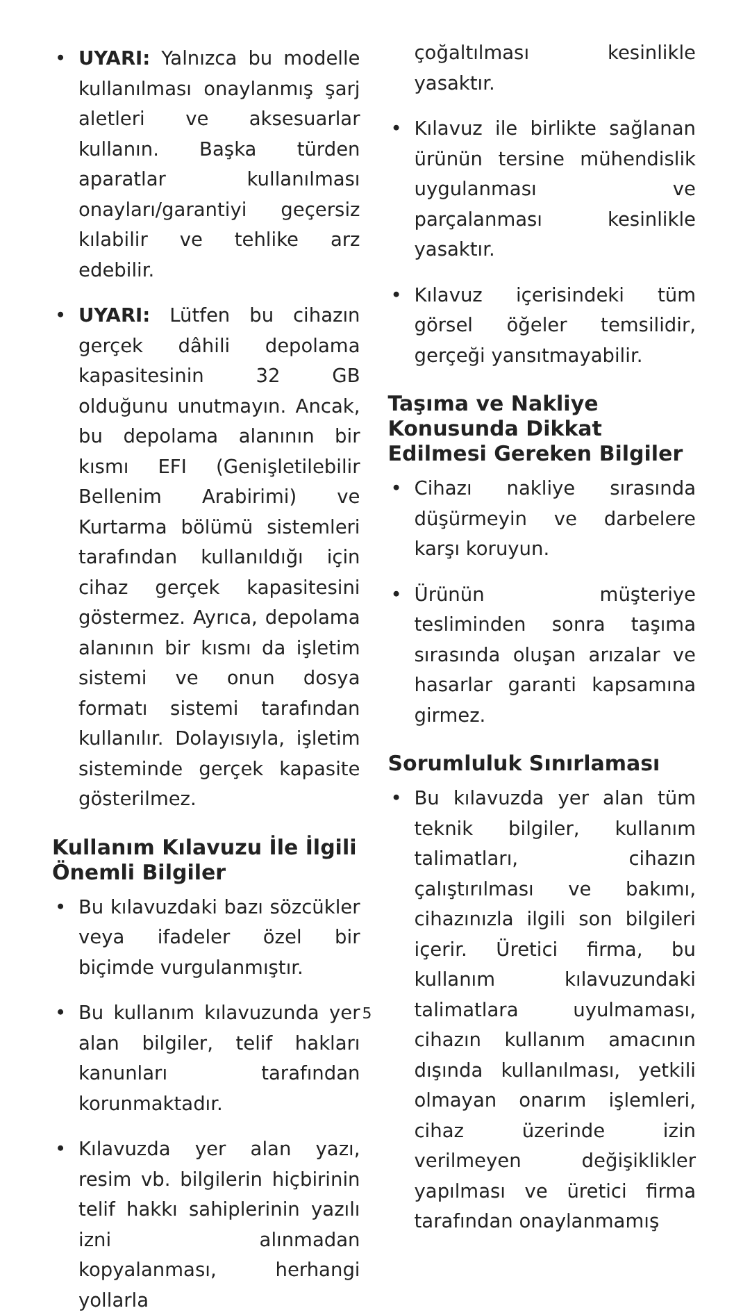• UYARI: Yalnızca bu modelle kullanılması onaylanmış şarj aletleri ve aksesuarlar kullanın. Başka türden aparatlar kullanılması onayları/garantiyi geçersiz kılabilir ve tehlike arz edebilir.
• UYARI: Lütfen bu cihazın gerçek dâhili depolama kapasitesinin 32 GB olduğunu unutmayın. Ancak, bu depolama alanının bir kısmı EFI (Genişletilebilir Bellenim Arabirimi) ve Kurtarma bölümü sistemleri tarafından kullanıldığı için cihaz gerçek kapasitesini göstermez. Ayrıca, depolama alanının bir kısmı da işletim sistemi ve onun dosya formatı sistemi tarafından kullanılır. Dolayısıyla, işletim sisteminde gerçek kapasite gösterilmez.
Kullanım Kılavuzu İle İlgili Önemli Bilgiler
• Bu kılavuzdaki bazı sözcükler veya ifadeler özel bir biçimde vurgulanmıştır.
• Bu kullanım kılavuzunda yer alan bilgiler, telif hakları kanunları tarafından korunmaktadır.
• Kılavuzda yer alan yazı, resim vb. bilgilerin hiçbirinin telif hakkı sahiplerinin yazılı izni alınmadan kopyalanması, herhangi yollarla
çoğaltılması kesinlikle yasaktır.
• Kılavuz ile birlikte sağlanan ürünün tersine mühendislik uygulanması ve parçalanması kesinlikle yasaktır.
• Kılavuz içerisindeki tüm görsel öğeler temsilidir, gerçeği yansıtmayabilir.
Taşıma ve Nakliye Konusunda Dikkat Edilmesi Gereken Bilgiler
• Cihazı nakliye sırasında düşürmeyin ve darbelere karşı koruyun.
• Ürünün müşteriye tesliminden sonra taşıma sırasında oluşan arızalar ve hasarlar garanti kapsamına girmez.
Sorumluluk Sınırlaması
• Bu kılavuzda yer alan tüm teknik bilgiler, kullanım talimatları, cihazın çalıştırılması ve bakımı, cihazınızla ilgili son bilgileri içerir. Üretici firma, bu kullanım kılavuzundaki talimatlara uyulmaması, cihazın kullanım amacının dışında kullanılması, yetkili olmayan onarım işlemleri, cihaz üzerinde izin verilmeyen değişiklikler yapılması ve üretici firma tarafından onaylanmamış
5